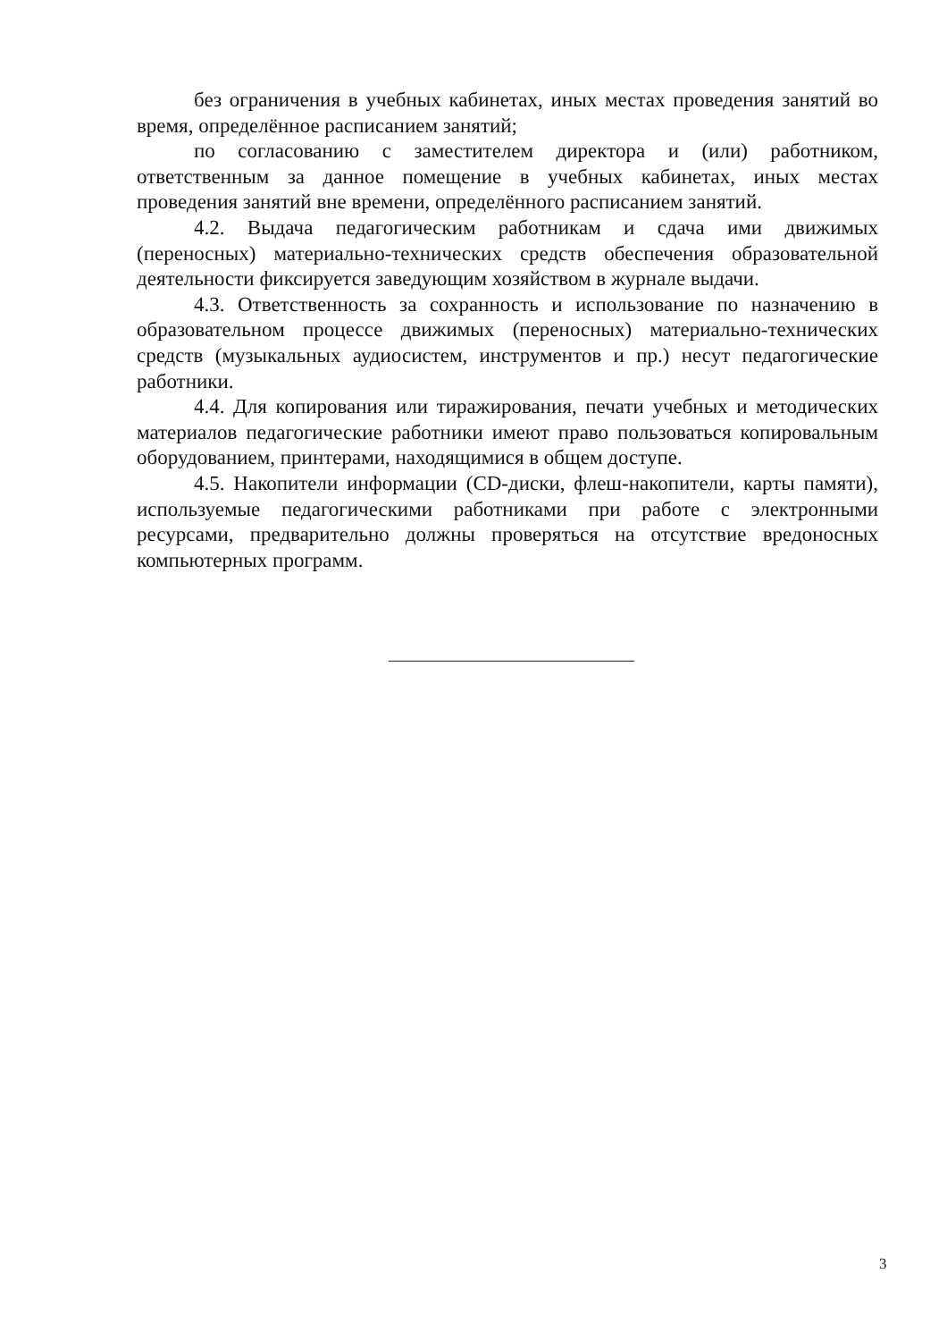без ограничения в учебных кабинетах, иных местах проведения занятий во время, определённое расписанием занятий;
по согласованию с заместителем директора и (или) работником, ответственным за данное помещение в учебных кабинетах, иных местах проведения занятий вне времени, определённого расписанием занятий.
4.2. Выдача педагогическим работникам и сдача ими движимых (переносных) материально-технических средств обеспечения образовательной деятельности фиксируется заведующим хозяйством в журнале выдачи.
4.3. Ответственность за сохранность и использование по назначению в образовательном процессе движимых (переносных) материально-технических средств (музыкальных аудиосистем, инструментов и пр.) несут педагогические работники.
4.4. Для копирования или тиражирования, печати учебных и методических материалов педагогические работники имеют право пользоваться копировальным оборудованием, принтерами, находящимися в общем доступе.
4.5. Накопители информации (CD-диски, флеш-накопители, карты памяти), используемые педагогическими работниками при работе с электронными ресурсами, предварительно должны проверяться на отсутствие вредоносных компьютерных программ.
3